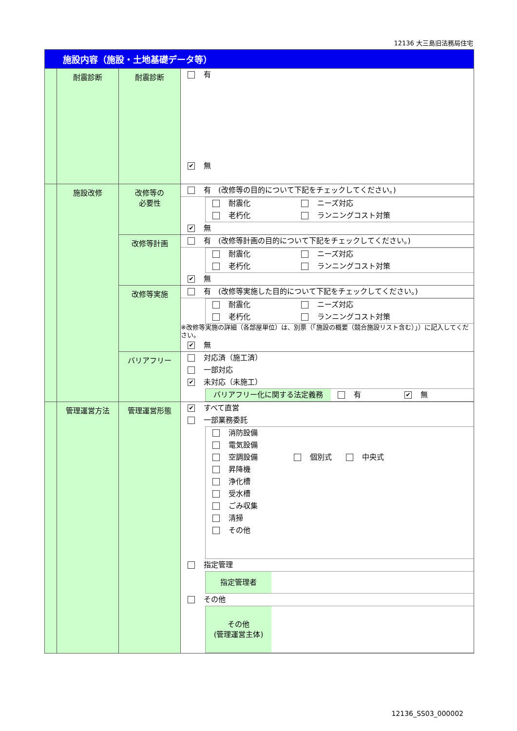12136 大三島旧法務局住宅
| 施設内容（施設・土地基礎データ等） | | | |
| | 耐震診断 | 耐震診断 | 有 ✔ 無 |
| | 施設改修 | 改修等の 必要性 | 有 (改修等の目的について下記をチェックしてください。) 耐震化 ニーズ対応 老朽化 ランニングコスト対策 ✔ 無 |
| | | 改修等計画 | 有 (改修等計画の目的について下記をチェックしてください。) 耐震化 ニーズ対応 老朽化 ランニングコスト対策 ✔ 無 |
| | | 改修等実施 | 有 (改修等実施した目的について下記をチェックしてください。) 耐震化 ニーズ対応 老朽化 ランニングコスト対策 ※改修等実施の詳細（各部屋単位）は、別票（「施設の概要（競合施設リスト含む）」）に記入してください。 ✔ 無 |
| | | バリアフリー | 対応済（施工済） 一部対応 ✔ 未対応（未施工） バリアフリー化に関する法定義務 有 ✔ 無 |
| | 管理運営方法 | 管理運営形態 | ✔ すべて直営 一部業務委託 消防設備 電気設備 空調設備 個別式 中央式 昇降機 浄化槽 受水槽 ごみ収集 清掃 その他 指定管理 指定管理者 その他 その他 (管理運営主体) |
12136_SS03_000002